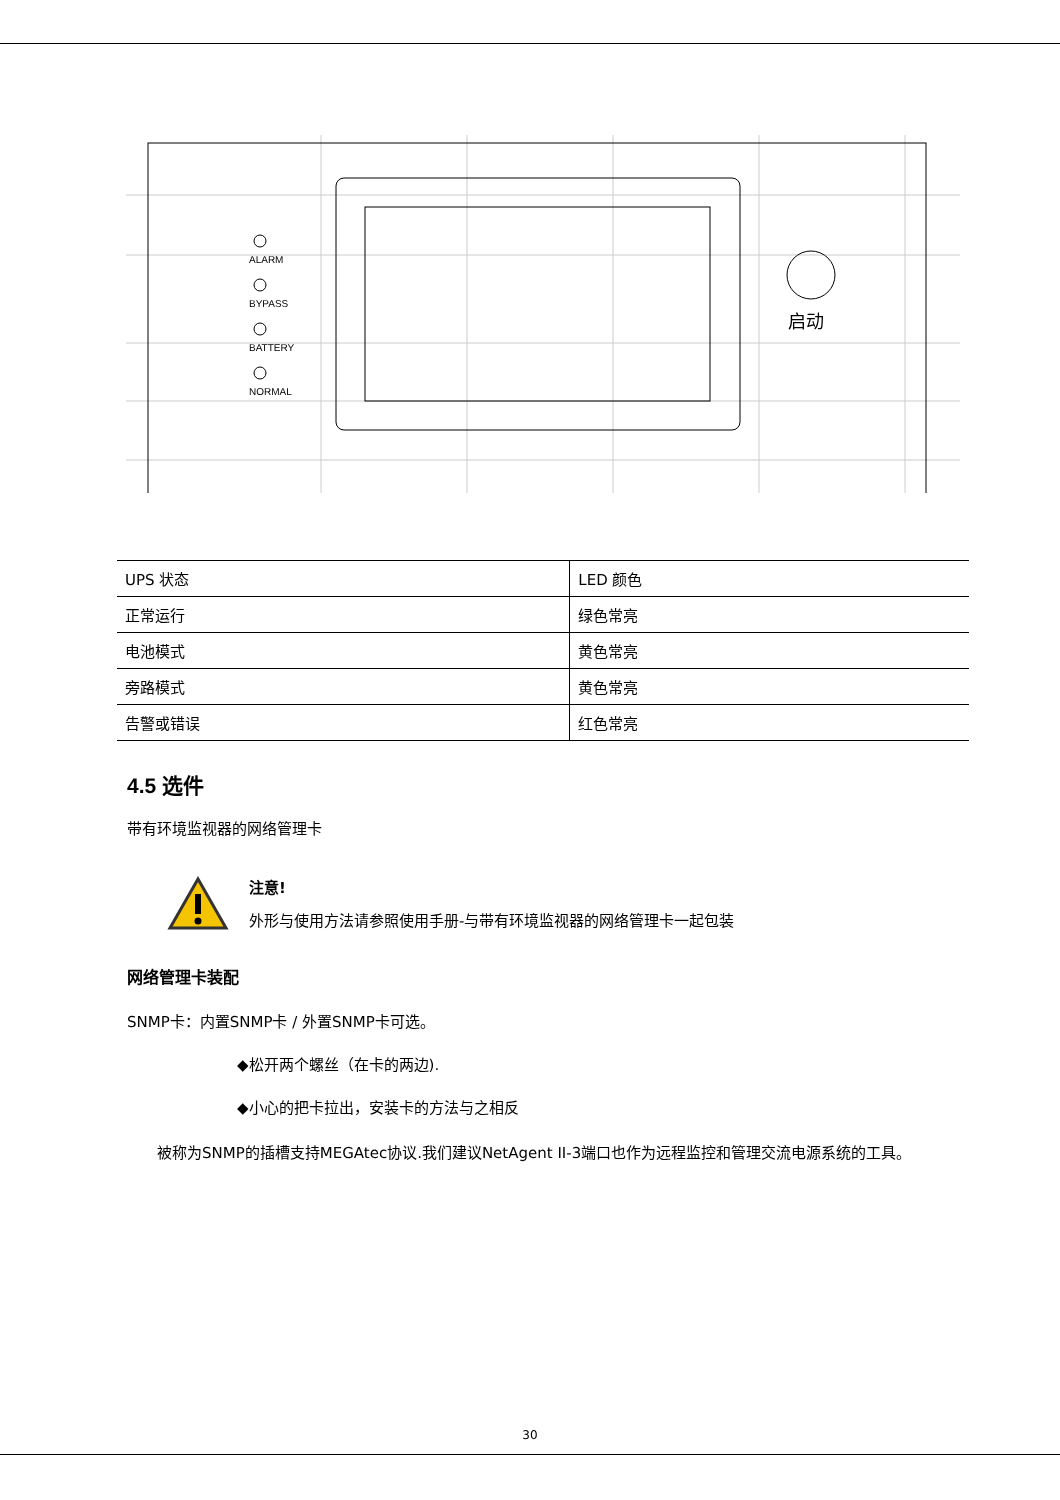启动
ALARM
BYPASS
BATTERY
NORMAL
| UPS 状态 | LED 颜色 |
| 正常运行 | 绿色常亮 |
| 电池模式 | 黄色常亮 |
| 旁路模式 | 黄色常亮 |
| 告警或错误 | 红色常亮 |
4.5 选件
带有环境监视器的网络管理卡
注意!
外形与使用方法请参照使用手册-与带有环境监视器的网络管理卡一起包装
网络管理卡装配
SNMP卡：内置SNMP卡 / 外置SNMP卡可选。
◆松开两个螺丝（在卡的两边).
◆小心的把卡拉出，安装卡的方法与之相反
被称为SNMP的插槽支持MEGAtec协议.我们建议NetAgent II-3端口也作为远程监控和管理交流电源系统的工具。
30